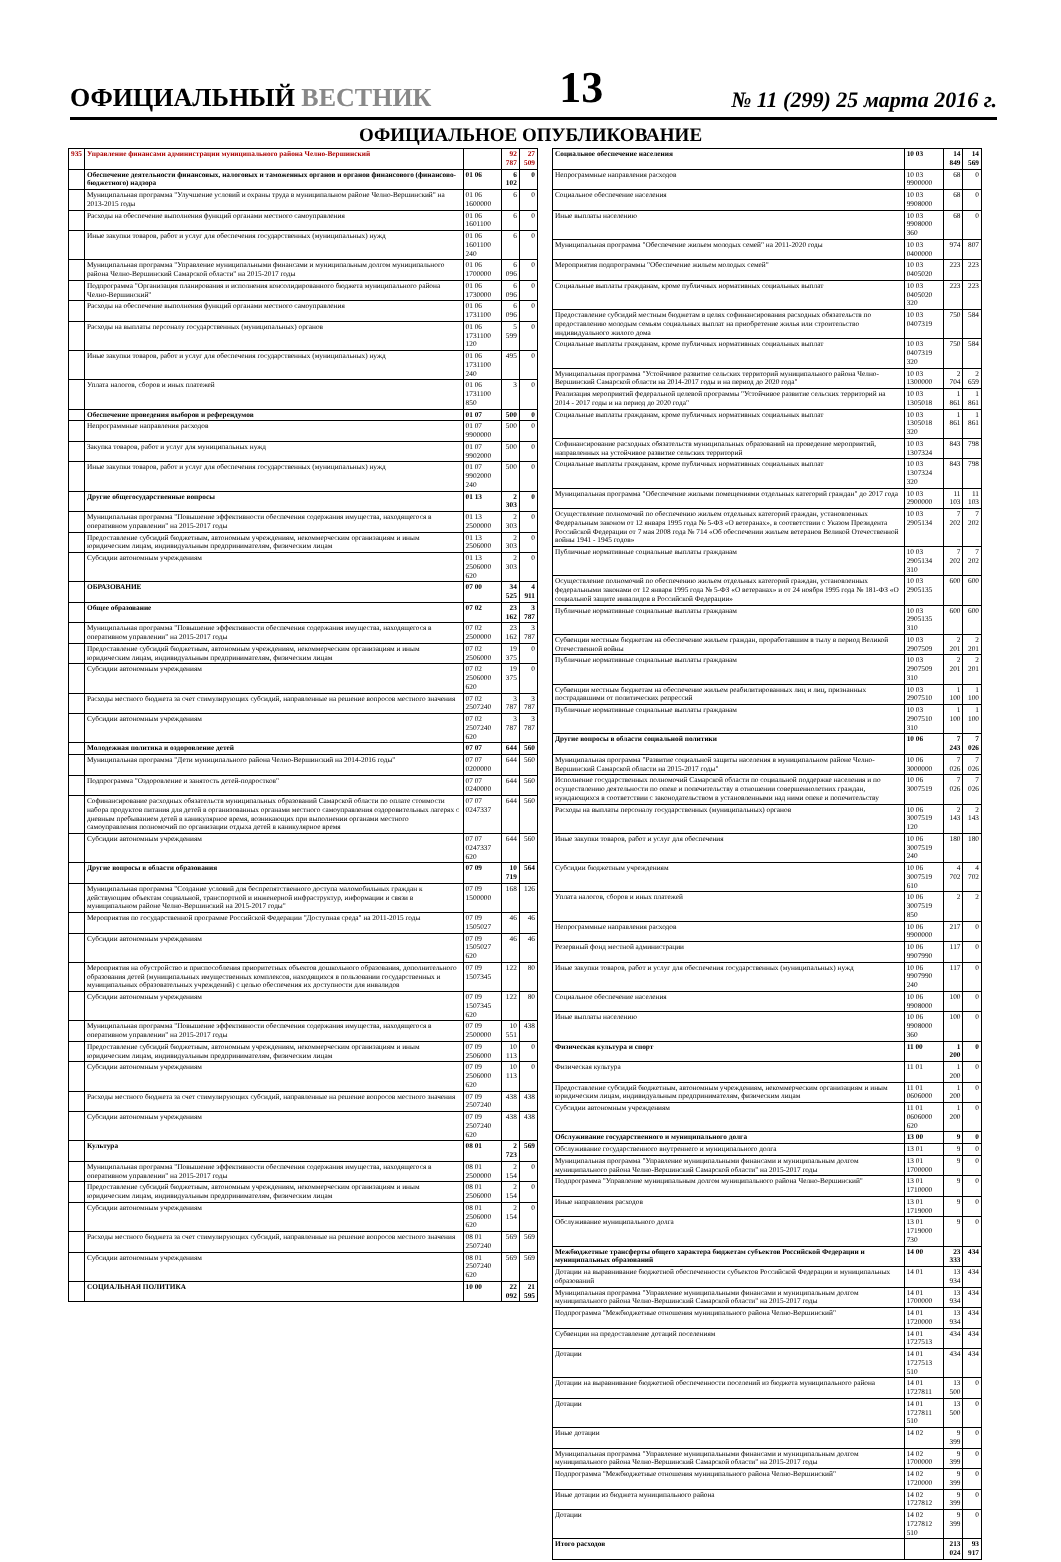ОФИЦИАЛЬНЫЙ ВЕСТНИК
13
№ 11 (299) 25 марта 2016 г.
ОФИЦИАЛЬНОЕ ОПУБЛИКОВАНИЕ
| 935 | Управление финансами администрации муниципального района Челно-Вершинский | | 92 787 | 27 509 |
| | Обеспечение деятельности финансовых, налоговых и таможенных органов и органов финансового (финансово-бюджетного) надзора | 01 06 | 6 102 | 0 |
| | Муниципальная программа "Улучшение условий и охраны труда в муниципальном районе Челно-Вершинский" на 2013-2015 годы | 01 06 1600000 | 6 | 0 |
| | Расходы на обеспечение выполнения функций органами местного самоуправления | 01 06 1601100 | 6 | 0 |
| | Иные закупки товаров, работ и услуг для обеспечения государственных (муниципальных) нужд | 01 06 1601100 240 | 6 | 0 |
| | Муниципальная программа "Управление муниципальными финансами и муниципальным долгом муниципального района Челно-Вершинский Самарской области" на 2015-2017 годы | 01 06 1700000 | 6 096 | 0 |
| | Подпрограмма "Организация планирования и исполнения консолидированного бюджета муниципального района Челно-Вершинский" | 01 06 1730000 | 6 096 | 0 |
| | Расходы на обеспечение выполнения функций органами местного самоуправления | 01 06 1731100 | 6 096 | 0 |
| | Расходы на выплаты персоналу государственных (муниципальных) органов | 01 06 1731100 120 | 5 599 | 0 |
| | Иные закупки товаров, работ и услуг для обеспечения государственных (муниципальных) нужд | 01 06 1731100 240 | 495 | 0 |
| | Уплата налогов, сборов и иных платежей | 01 06 1731100 850 | 3 | 0 |
| | Обеспечение проведения выборов и референдумов | 01 07 | 500 | 0 |
| | Непрограммные направления расходов | 01 07 9900000 | 500 | 0 |
| | Закупка товаров, работ и услуг для муниципальных нужд | 01 07 9902000 | 500 | 0 |
| | Иные закупки товаров, работ и услуг для обеспечения государственных (муниципальных) нужд | 01 07 9902000 240 | 500 | 0 |
| | Другие общегосударственные вопросы | 01 13 | 2 303 | 0 |
| | Муниципальная программа "Повышение эффективности обеспечения содержания имущества, находящегося в оперативном управлении" на 2015-2017 годы | 01 13 2500000 | 2 303 | 0 |
| | Предоставление субсидий бюджетным, автономным учреждениям, некоммерческим организациям и иным юридическим лицам, индивидуальным предпринимателям, физическим лицам | 01 13 2506000 | 2 303 | 0 |
| | Субсидии автономным учреждениям | 01 13 2506000 620 | 2 303 | 0 |
| | ОБРАЗОВАНИЕ | 07 00 | 34 525 | 4 911 |
| | Общее образование | 07 02 | 23 162 | 3 787 |
| | Муниципальная программа "Повышение эффективности обеспечения содержания имущества, находящегося в оперативном управлении" на 2015-2017 годы | 07 02 2500000 | 23 162 | 3 787 |
| | Предоставление субсидий бюджетным, автономным учреждениям, некоммерческим организациям и иным юридическим лицам, индивидуальным предпринимателям, физическим лицам | 07 02 2506000 | 19 375 | 0 |
| | Субсидии автономным учреждениям | 07 02 2506000 620 | 19 375 | 0 |
| | Расходы местного бюджета за счет стимулирующих субсидий, направленные на решение вопросов местного значения | 07 02 2507240 | 3 787 | 3 787 |
| | Субсидии автономным учреждениям | 07 02 2507240 620 | 3 787 | 3 787 |
| | Молодежная политика и оздоровление детей | 07 07 | 644 | 560 |
| | Муниципальная программа "Дети муниципального района Челно-Вершинский на 2014-2016 годы" | 07 07 0200000 | 644 | 560 |
| | Подпрограмма "Оздоровление и занятость детей-подростков" | 07 07 0240000 | 644 | 560 |
| | Софинансирование расходных обязательств муниципальных образований Самарской области по оплате стоимости набора продуктов питания для детей в организованных органами местного самоуправления оздоровительных лагерях с дневным пребыванием детей в каникулярное время, возникающих при выполнении органами местного самоуправления полномочий по организации отдыха детей в каникулярное время | 07 07 0247337 | 644 | 560 |
| | Субсидии автономным учреждениям | 07 07 0247337 620 | 644 | 560 |
| | Другие вопросы в области образования | 07 09 | 10 719 | 564 |
| | Муниципальная программа "Создание условий для беспрепятственного доступа маломобильных граждан к действующим объектам социальной, транспортной и инженерной инфраструктур, информации и связи в муниципальном районе Челно-Вершинский на 2015-2017 годы" | 07 09 1500000 | 168 | 126 |
| | Мероприятия по государственной программе Российской Федерации "Доступная среда" на 2011-2015 годы | 07 09 1505027 | 46 | 46 |
| | Субсидии автономным учреждениям | 07 09 1505027 620 | 46 | 46 |
| | Мероприятия на обустройство и приспособления приоритетных объектов дошкольного образования, дополнительного образования детей (муниципальных имущественных комплексов, находящихся в пользовании государственных и муниципальных образовательных учреждений) с целью обеспечения их доступности для инвалидов | 07 09 1507345 | 122 | 80 |
| | Субсидии автономным учреждениям | 07 09 1507345 620 | 122 | 80 |
| | Муниципальная программа "Повышение эффективности обеспечения содержания имущества, находящегося в оперативном управлении" на 2015-2017 годы | 07 09 2500000 | 10 551 | 438 |
| | Предоставление субсидий бюджетным, автономным учреждениям, некоммерческим организациям и иным юридическим лицам, индивидуальным предпринимателям, физическим лицам | 07 09 2506000 | 10 113 | 0 |
| | Субсидии автономным учреждениям | 07 09 2506000 620 | 10 113 | 0 |
| | Расходы местного бюджета за счет стимулирующих субсидий, направленные на решение вопросов местного значения | 07 09 2507240 | 438 | 438 |
| | Субсидии автономным учреждениям | 07 09 2507240 620 | 438 | 438 |
| | Культура | 08 01 | 2 723 | 569 |
| | Муниципальная программа "Повышение эффективности обеспечения содержания имущества, находящегося в оперативном управлении" на 2015-2017 годы | 08 01 2500000 | 2 154 | 0 |
| | Предоставление субсидий бюджетным, автономным учреждениям, некоммерческим организациям и иным юридическим лицам, индивидуальным предпринимателям, физическим лицам | 08 01 2506000 | 2 154 | 0 |
| | Субсидии автономным учреждениям | 08 01 2506000 620 | 2 154 | 0 |
| | Расходы местного бюджета за счет стимулирующих субсидий, направленные на решение вопросов местного значения | 08 01 2507240 | 569 | 569 |
| | Субсидии автономным учреждениям | 08 01 2507240 620 | 569 | 569 |
| | СОЦИАЛЬНАЯ ПОЛИТИКА | 10 00 | 22 092 | 21 595 |
| Социальное обеспечение населения | 10 03 | 14 849 | 14 569 |
| Непрограммные направления расходов | 10 03 9900000 | 68 | 0 |
| Социальное обеспечение населения | 10 03 9908000 | 68 | 0 |
| Иные выплаты населению | 10 03 9908000 360 | 68 | 0 |
| Муниципальная программа "Обеспечение жильем молодых семей" на 2011-2020 годы | 10 03 0400000 | 974 | 807 |
| Мероприятия подпрограммы "Обеспечение жильем молодых семей" | 10 03 0405020 | 223 | 223 |
| Социальные выплаты гражданам, кроме публичных нормативных социальных выплат | 10 03 0405020 320 | 223 | 223 |
| Предоставление субсидий местным бюджетам в целях софинансирования расходных обязательств по предоставлению молодым семьям социальных выплат на приобретение жилья или строительство индивидуального жилого дома | 10 03 0407319 | 750 | 584 |
| Социальные выплаты гражданам, кроме публичных нормативных социальных выплат | 10 03 0407319 320 | 750 | 584 |
| Муниципальная программа "Устойчивое развитие сельских территорий муниципального района Челно-Вершинский Самарской области на 2014-2017 годы и на период до 2020 года" | 10 03 1300000 | 2 704 | 2 659 |
| Реализация мероприятий федеральной целевой программы "Устойчивое развитие сельских территорий на 2014 - 2017 годы и на период до 2020 года" | 10 03 1305018 | 1 861 | 1 861 |
| Социальные выплаты гражданам, кроме публичных нормативных социальных выплат | 10 03 1305018 320 | 1 861 | 1 861 |
| Софинансирование расходных обязательств муниципальных образований на проведение мероприятий, направленных на устойчивое развитие сельских территорий | 10 03 1307324 | 843 | 798 |
| Социальные выплаты гражданам, кроме публичных нормативных социальных выплат | 10 03 1307324 320 | 843 | 798 |
| Муниципальная программа "Обеспечение жилыми помещениями отдельных категорий граждан" до 2017 года | 10 03 2900000 | 11 103 | 11 103 |
| Осуществление полномочий по обеспечению жильем отдельных категорий граждан, установленных Федеральным законом от 12 января 1995 года № 5-ФЗ «О ветеранах», в соответствии с Указом Президента Российской Федерации от 7 мая 2008 года № 714 «Об обеспечении жильем ветеранов Великой Отечественной войны 1941 - 1945 годов» | 10 03 2905134 | 7 202 | 7 202 |
| Публичные нормативные социальные выплаты гражданам | 10 03 2905134 310 | 7 202 | 7 202 |
| Осуществление полномочий по обеспечению жильем отдельных категорий граждан, установленных федеральными законами от 12 января 1995 года № 5-ФЗ «О ветеранах» и от 24 ноября 1995 года № 181-ФЗ «О социальной защите инвалидов в Российской Федерации» | 10 03 2905135 | 600 | 600 |
| Публичные нормативные социальные выплаты гражданам | 10 03 2905135 310 | 600 | 600 |
| Субвенции местным бюджетам на обеспечение жильем граждан, проработавшим в тылу в период Великой Отечественной войны | 10 03 2907509 | 2 201 | 2 201 |
| Публичные нормативные социальные выплаты гражданам | 10 03 2907509 310 | 2 201 | 2 201 |
| Субвенции местным бюджетам на обеспечение жильем реабилитированных лиц и лиц, признанных пострадавшими от политических репрессий | 10 03 2907510 | 1 100 | 1 100 |
| Публичные нормативные социальные выплаты гражданам | 10 03 2907510 310 | 1 100 | 1 100 |
| Другие вопросы в области социальной политики | 10 06 | 7 243 | 7 026 |
| Муниципальная программа "Развитие социальной защиты населения в муниципальном районе Челно-Вершинский Самарской области на 2015-2017 годы" | 10 06 3000000 | 7 026 | 7 026 |
| Исполнение государственных полномочий Самарской области по социальной поддержке населения и по осуществлению деятельности по опеке и попечительству в отношении совершеннолетних граждан, нуждающихся в соответствии с законодательством в установленными над ними опеке и попечительству | 10 06 3007519 | 7 026 | 7 026 |
| Расходы на выплаты персоналу государственных (муниципальных) органов | 10 06 3007519 120 | 2 143 | 2 143 |
| Иные закупки товаров, работ и услуг для обеспечения | 10 06 3007519 240 | 180 | 180 |
| Субсидии бюджетным учреждениям | 10 06 3007519 610 | 4 702 | 4 702 |
| Уплата налогов, сборов и иных платежей | 10 06 3007519 850 | 2 | 2 |
| Непрограммные направления расходов | 10 06 9900000 | 217 | 0 |
| Резервный фонд местной администрации | 10 06 9907990 | 117 | 0 |
| Иные закупки товаров, работ и услуг для обеспечения государственных (муниципальных) нужд | 10 06 9907990 240 | 117 | 0 |
| Социальное обеспечение населения | 10 06 9908000 | 100 | 0 |
| Иные выплаты населению | 10 06 9908000 360 | 100 | 0 |
| Физическая культура и спорт | 11 00 | 1 200 | 0 |
| Физическая культура | 11 01 | 1 200 | 0 |
| Предоставление субсидий бюджетным, автономным учреждениям, некоммерческим организациям и иным юридическим лицам, индивидуальным предпринимателям, физическим лицам | 11 01 0606000 | 1 200 | 0 |
| Субсидии автономным учреждениям | 11 01 0606000 620 | 1 200 | 0 |
| Обслуживание государственного и муниципального долга | 13 00 | 9 | 0 |
| Обслуживание государственного внутреннего и муниципального долга | 13 01 | 9 | 0 |
| Муниципальная программа "Управление муниципальными финансами и муниципальным долгом муниципального района Челно-Вершинский Самарской области" на 2015-2017 годы | 13 01 1700000 | 9 | 0 |
| Подпрограмма "Управление муниципальным долгом муниципального района Челно-Вершинский" | 13 01 1710000 | 9 | 0 |
| Иные направления расходов | 13 01 1719000 | 9 | 0 |
| Обслуживание муниципального долга | 13 01 1719000 730 | 9 | 0 |
| Межбюджетные трансферты общего характера бюджетам субъектов Российской Федерации и муниципальных образований | 14 00 | 23 333 | 434 |
| Дотации на выравнивание бюджетной обеспеченности субъектов Российской Федерации и муниципальных образований | 14 01 | 13 934 | 434 |
| Муниципальная программа "Управление муниципальными финансами и муниципальным долгом муниципального района Челно-Вершинский Самарской области" на 2015-2017 годы | 14 01 1700000 | 13 934 | 434 |
| Подпрограмма "Межбюджетные отношения муниципального района Челно-Вершинский" | 14 01 1720000 | 13 934 | 434 |
| Субвенции на предоставление дотаций поселениям | 14 01 1727513 | 434 | 434 |
| Дотации | 14 01 1727513 510 | 434 | 434 |
| Дотации на выравнивание бюджетной обеспеченности поселений из бюджета муниципального района | 14 01 1727811 | 13 500 | 0 |
| Дотации | 14 01 1727811 510 | 13 500 | 0 |
| Иные дотации | 14 02 | 9 399 | 0 |
| Муниципальная программа "Управление муниципальными финансами и муниципальным долгом муниципального района Челно-Вершинский Самарской области" на 2015-2017 годы | 14 02 1700000 | 9 399 | 0 |
| Подпрограмма "Межбюджетные отношения муниципального района Челно-Вершинский" | 14 02 1720000 | 9 399 | 0 |
| Иные дотации из бюджета муниципального района | 14 02 1727812 | 9 399 | 0 |
| Дотации | 14 02 1727812 510 | 9 399 | 0 |
| Итого расходов | | 213 024 | 93 917 |